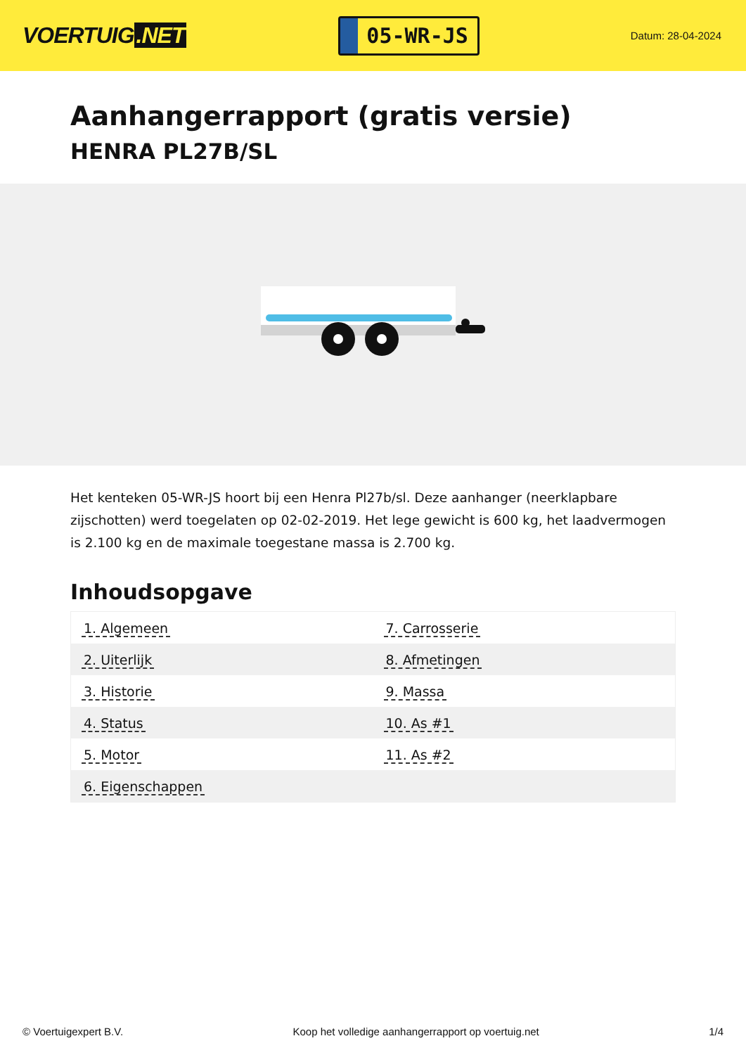VOERTUIG.NET
05-WR-JS
Datum: 28-04-2024
Aanhangerrapport (gratis versie)
HENRA PL27B/SL
Het kenteken 05-WR-JS hoort bij een Henra Pl27b/sl. Deze aanhanger (neerklapbare zijschotten) werd toegelaten op 02-02-2019. Het lege gewicht is 600 kg, het laadvermogen is 2.100 kg en de maximale toegestane massa is 2.700 kg.
Inhoudsopgave
| 1. Algemeen | 7. Carrosserie |
| 2. Uiterlijk | 8. Afmetingen |
| 3. Historie | 9. Massa |
| 4. Status | 10. As #1 |
| 5. Motor | 11. As #2 |
| 6. Eigenschappen | |
© Voertuigexpert B.V. Koop het volledige aanhangerrapport op voertuig.net 1/4